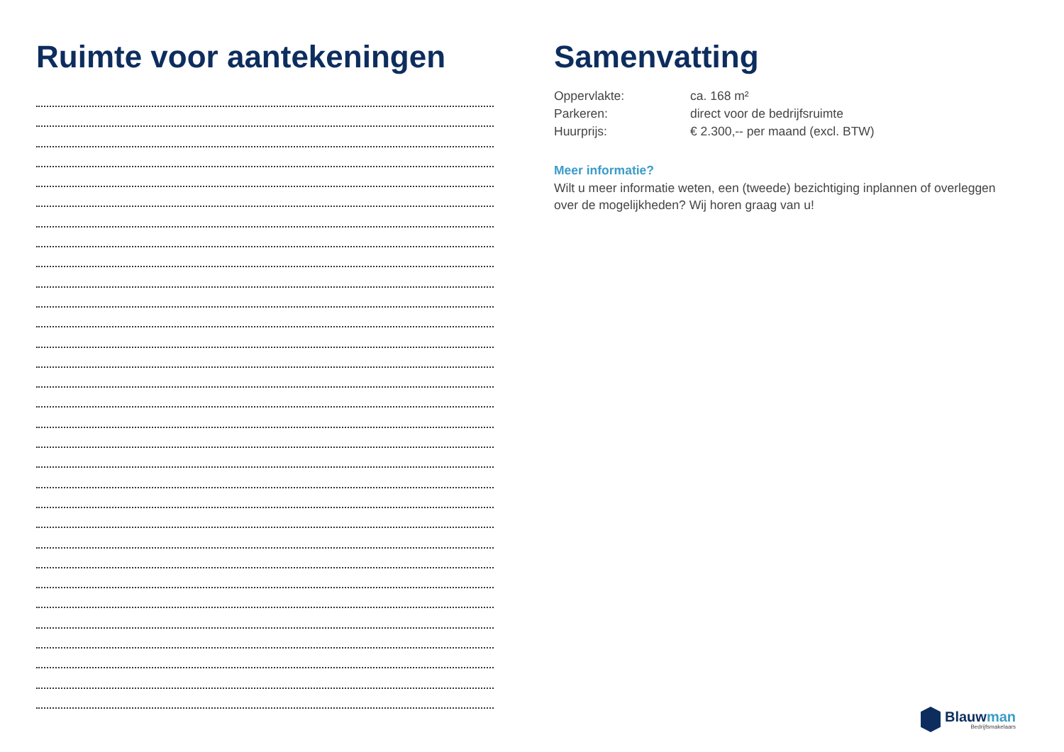Ruimte voor aantekeningen Samenvatting
| Oppervlakte: | ca. 168 m² |
| Parkeren: | direct voor de bedrijfsruimte |
| Huurprijs: | € 2.300,-- per maand (excl. BTW) |
Meer informatie?
Wilt u meer informatie weten, een (tweede) bezichtiging inplannen of overleggen over de mogelijkheden? Wij horen graag van u!
Blauwman
Bedrijfsmakelaars